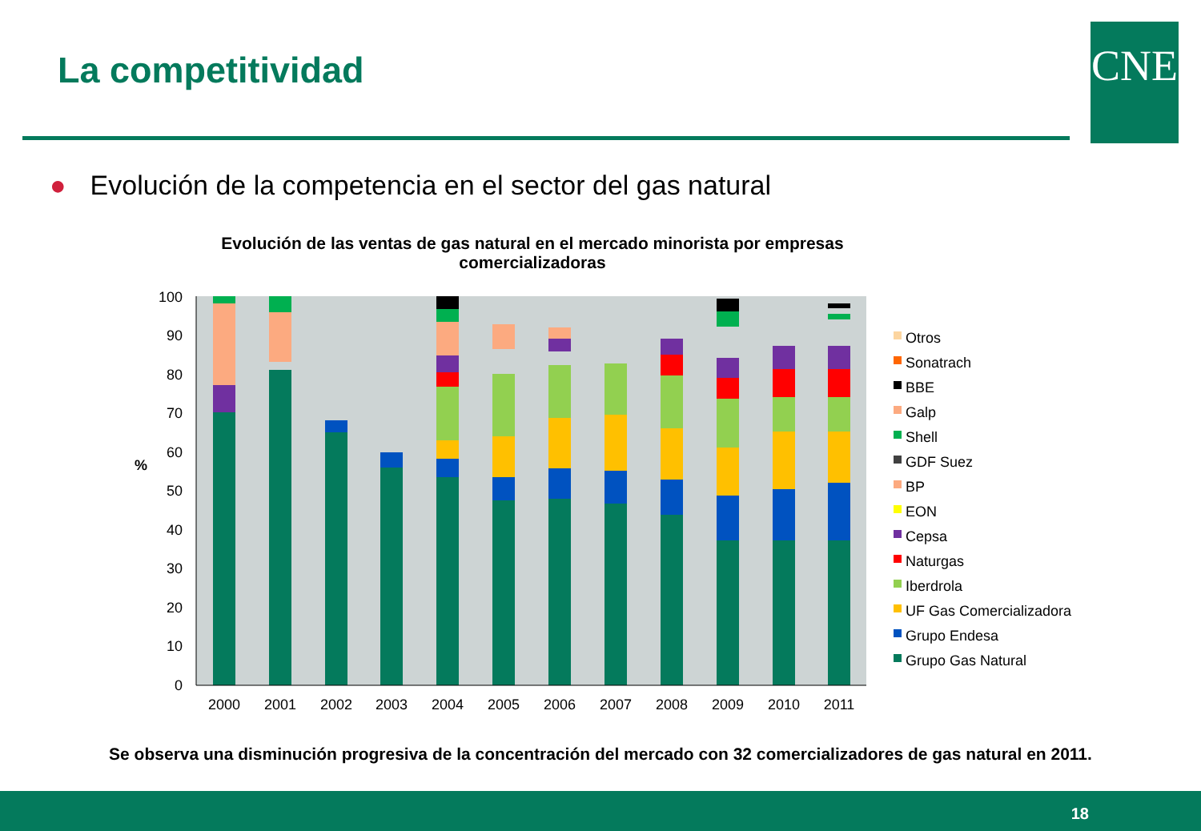La competitividad CNE
● Evolución de la competencia en el sector del gas natural
Evolución de las ventas de gas natural en el mercado minorista por empresas comercializadoras
100
90
80
70
60
50
40
30
20
10
0
%
2000
2001
2002
2003
2004
2005
2006
2007
2008
2009
2010
2011
Otros
Sonatrach
BBE
Galp
Shell
GDF Suez
BP
EON
Cepsa
Naturgas
Iberdrola
UF Gas Comercializadora
Grupo Endesa
Grupo Gas Natural
Se observa una disminución progresiva de la concentración del mercado con 32 comercializadores de gas natural en 2011.
18